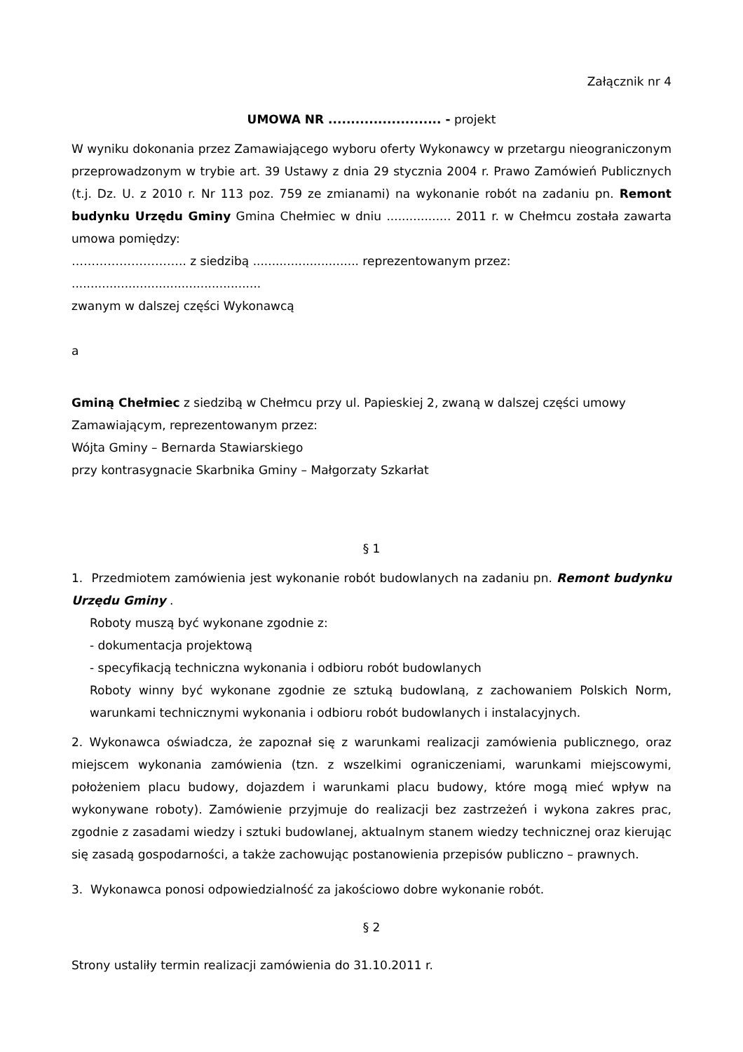Załącznik nr 4
UMOWA NR ......................... - projekt
W wyniku dokonania przez Zamawiającego wyboru oferty Wykonawcy w przetargu nieograniczonym przeprowadzonym w trybie art. 39 Ustawy z dnia 29 stycznia 2004 r. Prawo Zamówień Publicznych (t.j. Dz. U. z 2010 r. Nr 113 poz. 759 ze zmianami) na wykonanie robót na zadaniu pn. Remont budynku Urzędu Gminy Gmina Chełmiec w dniu ................. 2011 r. w Chełmcu została zawarta umowa pomiędzy:
……………………….. z siedzibą ............................ reprezentowanym przez:
..................................................
zwanym w dalszej części Wykonawcą
a
Gminą Chełmiec z siedzibą w Chełmcu przy ul. Papieskiej 2, zwaną w dalszej części umowy Zamawiającym, reprezentowanym przez:
Wójta Gminy – Bernarda Stawiarskiego
przy kontrasygnacie Skarbnika Gminy – Małgorzaty Szkarłat
§ 1
1. Przedmiotem zamówienia jest wykonanie robót budowlanych na zadaniu pn. Remont budynku Urzędu Gminy .
Roboty muszą być wykonane zgodnie z:
- dokumentacja projektową
- specyfikacją techniczna wykonania i odbioru robót budowlanych
Roboty winny być wykonane zgodnie ze sztuką budowlaną, z zachowaniem Polskich Norm, warunkami technicznymi wykonania i odbioru robót budowlanych i instalacyjnych.
2. Wykonawca oświadcza, że zapoznał się z warunkami realizacji zamówienia publicznego, oraz miejscem wykonania zamówienia (tzn. z wszelkimi ograniczeniami, warunkami miejscowymi, położeniem placu budowy, dojazdem i warunkami placu budowy, które mogą mieć wpływ na wykonywane roboty). Zamówienie przyjmuje do realizacji bez zastrzeżeń i wykona zakres prac, zgodnie z zasadami wiedzy i sztuki budowlanej, aktualnym stanem wiedzy technicznej oraz kierując się zasadą gospodarności, a także zachowując postanowienia przepisów publiczno – prawnych.
3. Wykonawca ponosi odpowiedzialność za jakościowo dobre wykonanie robót.
§ 2
Strony ustaliły termin realizacji zamówienia do 31.10.2011 r.